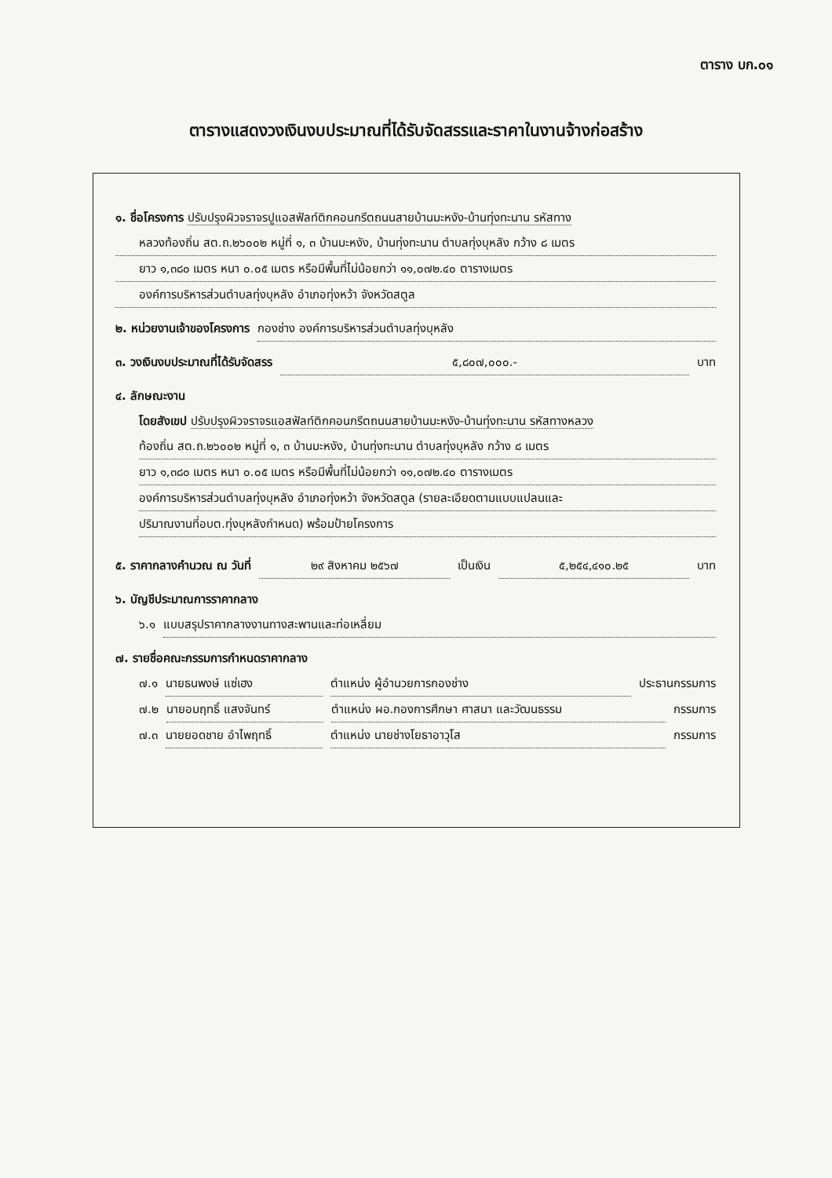ตาราง บก.๐๑
ตารางแสดงวงเงินงบประมาณที่ได้รับจัดสรรและราคาในงานจ้างก่อสร้าง
๑. ชื่อโครงการ ปรับปรุงผิวจราจรปูแอสฟัลท์ติกคอนกรีตถนนสายบ้านมะหงัง-บ้านทุ่งทะนาน รหัสทาง
หลวงท้องถิ่น สต.ถ.๒๖๐๐๒ หมู่ที่ ๑, ๓ บ้านมะหงัง, บ้านทุ่งทะนาน ตำบลทุ่งบุหลัง กว้าง ๘ เมตร
ยาว ๑,๓๘๐ เมตร หนา ๐.๐๕ เมตร หรือมีพื้นที่ไม่น้อยกว่า ๑๑,๐๗๒.๔๐ ตารางเมตร
องค์การบริหารส่วนตำบลทุ่งบุหลัง อำเภอทุ่งหว้า จังหวัดสตูล
๒. หน่วยงานเจ้าของโครงการ กองช่าง องค์การบริหารส่วนตำบลทุ่งบุหลัง
๓. วงเงินงบประมาณที่ได้รับจัดสรร ๕,๘๐๗,๐๐๐.- บาท
๔. ลักษณะงาน
โดยสังเขป ปรับปรุงผิวจราจรแอสฟัลท์ติกคอนกรีตถนนสายบ้านมะหงัง-บ้านทุ่งทะนาน รหัสทางหลวง
ท้องถิ่น สต.ถ.๒๖๐๐๒ หมู่ที่ ๑, ๓ บ้านมะหงัง, บ้านทุ่งทะนาน ตำบลทุ่งบุหลัง กว้าง ๘ เมตร
ยาว ๑,๓๘๐ เมตร หนา ๐.๐๕ เมตร หรือมีพื้นที่ไม่น้อยกว่า ๑๑,๐๗๒.๔๐ ตารางเมตร
องค์การบริหารส่วนตำบลทุ่งบุหลัง อำเภอทุ่งหว้า จังหวัดสตูล (รายละเอียดตามแบบแปลนและ
ปริมาณงานที่อบต.ทุ่งบุหลังกำหนด) พร้อมป้ายโครงการ
๕. ราคากลางคำนวณ ณ วันที่ ๒๙ สิงหาคม ๒๕๖๗ เป็นเงิน ๕,๒๕๔,๔๑๐.๒๕ บาท
๖. บัญชีประมาณการราคากลาง
๖.๑ แบบสรุปราคากลางงานทางสะพานและท่อเหลี่ยม
๗. รายชื่อคณะกรรมการกำหนดราคากลาง
๗.๑ นายธนพงษ์ แซ่เฮง ตำแหน่ง ผู้อำนวยการกองช่าง ประธานกรรมการ
๗.๒ นายอมฤทธิ์ แสงจันทร์ ตำแหน่ง ผอ.กองการศึกษา ศาสนา และวัฒนธรรม กรรมการ
๗.๓ นายยอดชาย อำไพฤทธิ์ ตำแหน่ง นายช่างโยธาอาวุโส กรรมการ